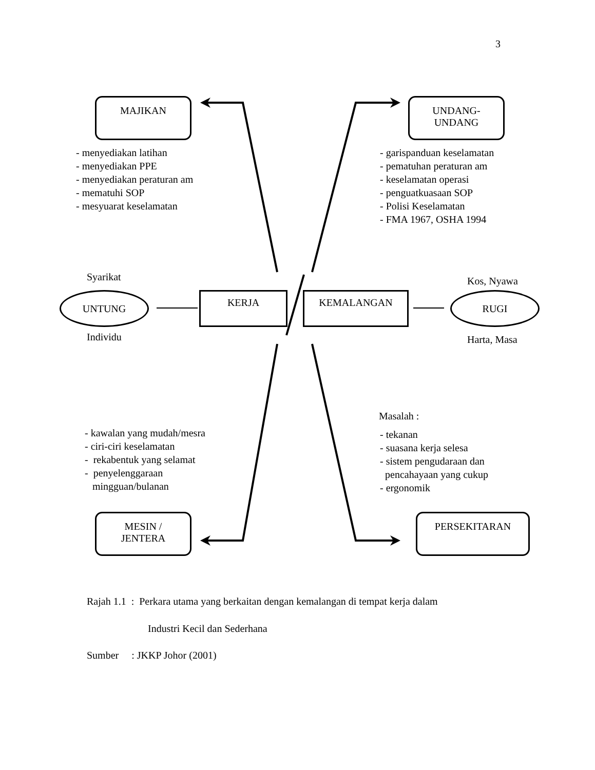3
MAJIKAN
UNDANG-
UNDANG
- menyediakan latihan
- menyediakan PPE
- menyediakan peraturan am
- mematuhi SOP
- mesyuarat keselamatan
- garispanduan keselamatan
- pematuhan peraturan am
- keselamatan operasi
- penguatkuasaan SOP
- Polisi Keselamatan
- FMA 1967, OSHA 1994
Syarikat Kos, Nyawa
UNTUNG KERJA KEMALANGAN RUGI
Individu Harta, Masa
Masalah :
- kawalan yang mudah/mesra
- ciri-ciri keselamatan
- rekabentuk yang selamat
- penyelenggaraan
mingguan/bulanan
- tekanan
- suasana kerja selesa
- sistem pengudaraan dan
pencahayaan yang cukup
- ergonomik
MESIN /
JENTERA
PERSEKITARAN
Rajah 1.1 : Perkara utama yang berkaitan dengan kemalangan di tempat kerja dalam
Industri Kecil dan Sederhana
Sumber : JKKP Johor (2001)